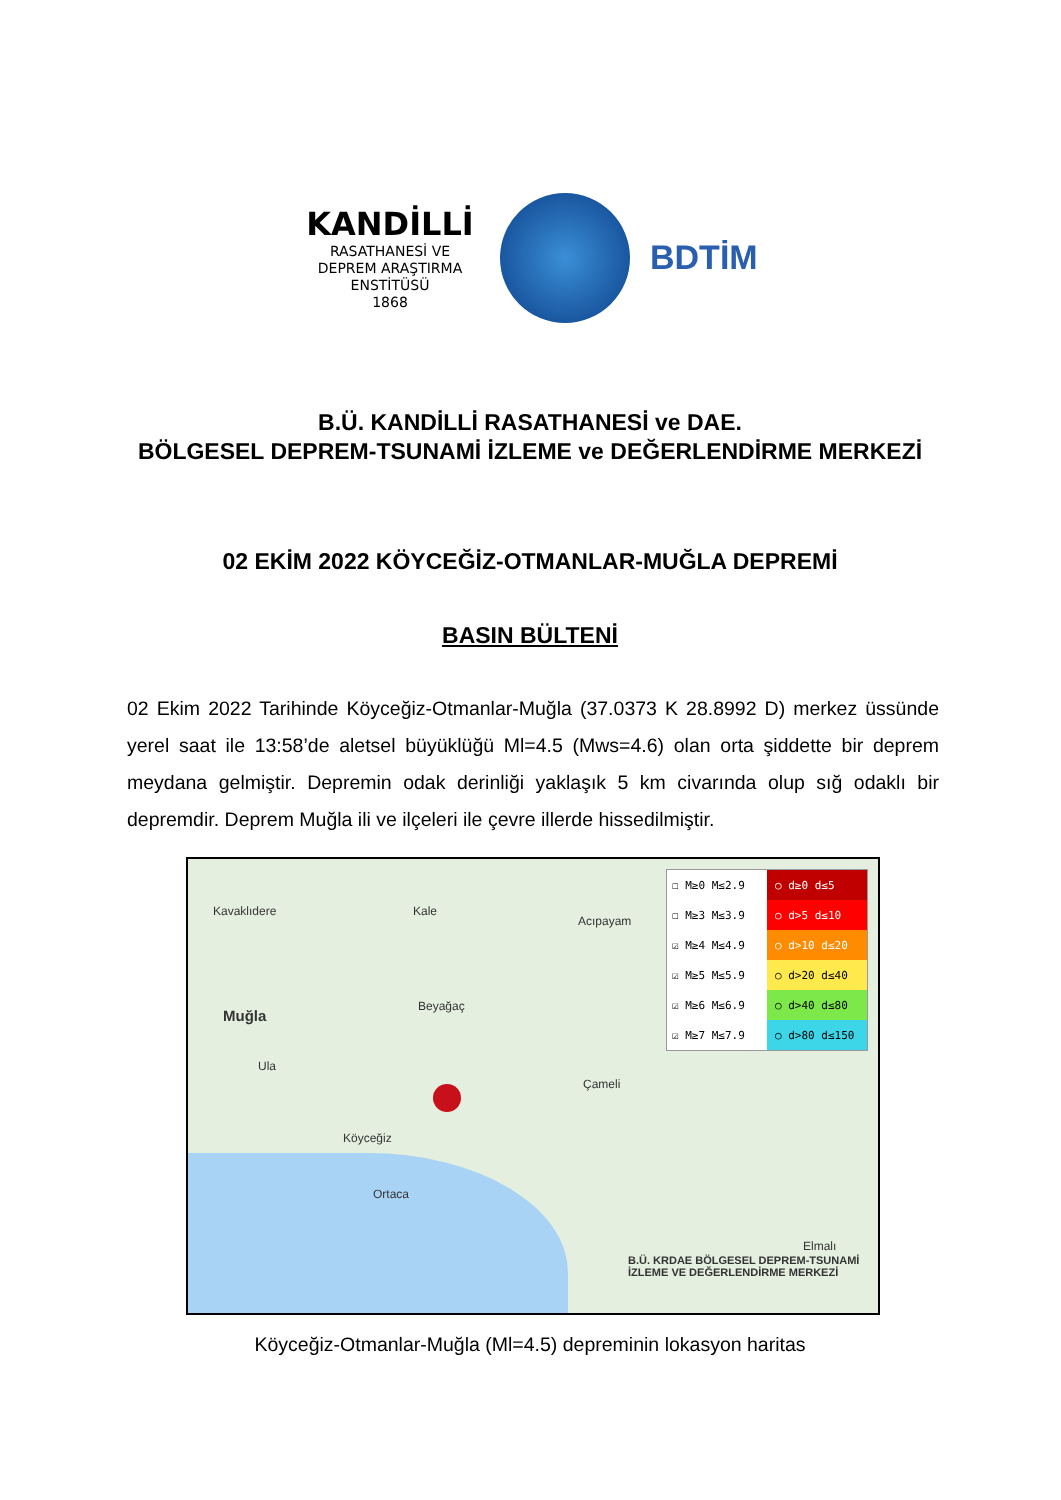KANDİLLİ
RASATHANESİ VE
DEPREM ARAŞTIRMA
ENSTİTÜSÜ
1868
BDTİM
B.Ü. KANDİLLİ RASATHANESİ ve DAE.
BÖLGESEL DEPREM-TSUNAMİ İZLEME ve DEĞERLENDİRME MERKEZİ
02 EKİM 2022 KÖYCEĞİZ-OTMANLAR-MUĞLA DEPREMİ
BASIN BÜLTENİ
02 Ekim 2022 Tarihinde Köyceğiz-Otmanlar-Muğla (37.0373 K 28.8992 D) merkez üssünde yerel saat ile 13:58’de aletsel büyüklüğü Ml=4.5 (Mws=4.6) olan orta şiddette bir deprem meydana gelmiştir. Depremin odak derinliği yaklaşık 5 km civarında olup sığ odaklı bir depremdir. Deprem Muğla ili ve ilçeleri ile çevre illerde hissedilmiştir.
Kavaklıdere Kale
Acıpayam
Muğla
Beyağaç
Ula
Çameli
Köyceğiz
Ortaca
Elmalı
B.Ü. KRDAE BÖLGESEL DEPREM-TSUNAMİ İZLEME VE DEĞERLENDİRME MERKEZİ
☐ M≥0 M≤2.9 ○ d≥0 d≤5
☐ M≥3 M≤3.9 ○ d>5 d≤10
☑ M≥4 M≤4.9 ○ d>10 d≤20
☑ M≥5 M≤5.9 ○ d>20 d≤40
☑ M≥6 M≤6.9 ○ d>40 d≤80
☑ M≥7 M≤7.9 ○ d>80 d≤150
Köyceğiz-Otmanlar-Muğla (Ml=4.5) depreminin lokasyon haritas